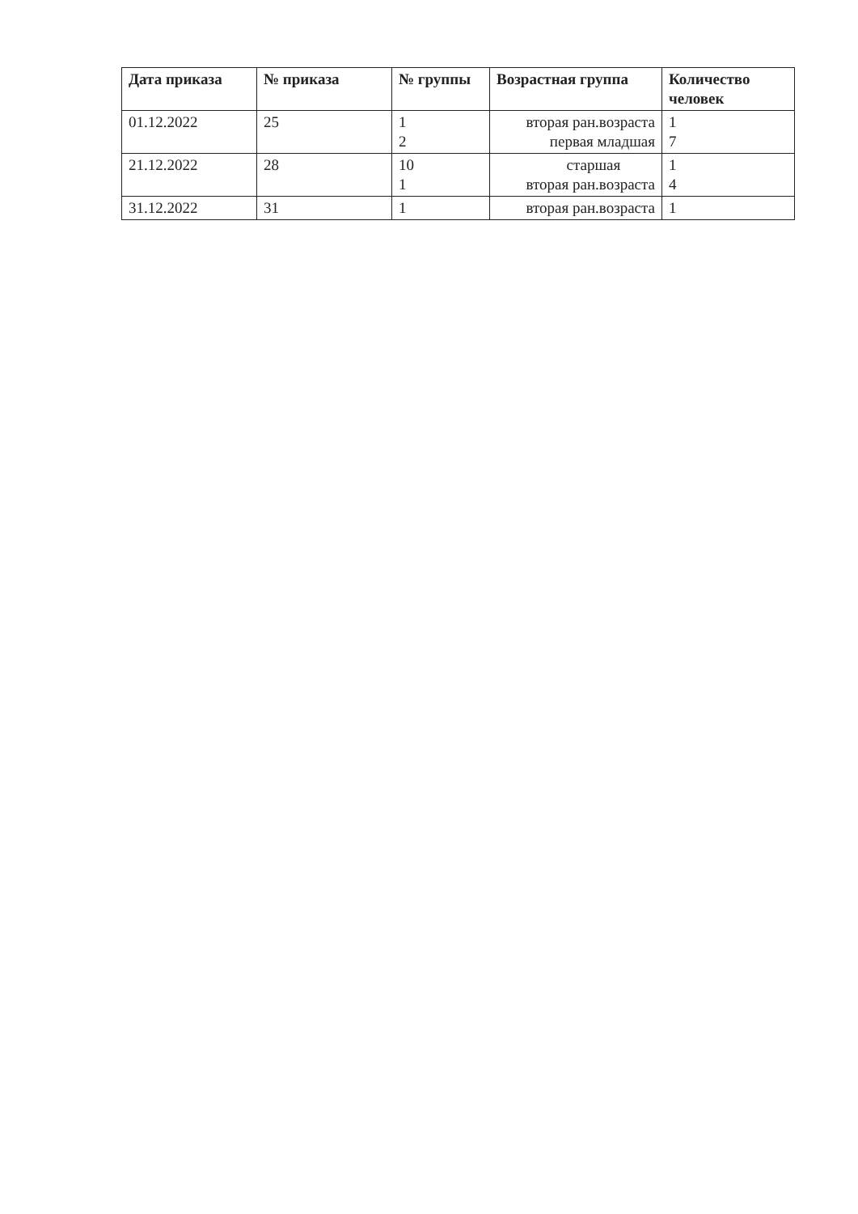| Дата приказа | № приказа | № группы | Возрастная группа | Количество человек |
| --- | --- | --- | --- | --- |
| 01.12.2022 | 25 | 1 2 | вторая ран.возраста первая младшая | 1 7 |
| 21.12.2022 | 28 | 10 1 | старшая вторая ран.возраста | 1 4 |
| 31.12.2022 | 31 | 1 | вторая ран.возраста | 1 |